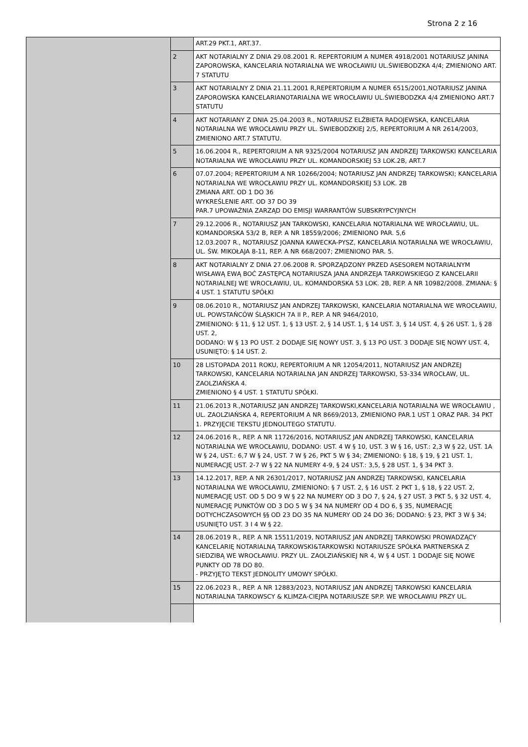Strona 2 z 16
| | | ART.29 PKT.1, ART.37. |
| | 2 | AKT NOTARIALNY Z DNIA 29.08.2001 R. REPERTORIUM A NUMER 4918/2001 NOTARIUSZ JANINA ZAPOROWSKA, KANCELARIA NOTARIALNA WE WROCŁAWIU UL.ŚWIEBODZKA 4/4; ZMIENIONO ART. 7 STATUTU |
| | 3 | AKT NOTARIALNY Z DNIA 21.11.2001 R,REPERTORIUM A NUMER 6515/2001,NOTARIUSZ JANINA ZAPOROWSKA KANCELARIANOTARIALNA WE WROCŁAWIU UL.ŚWIEBODZKA 4/4 ZMIENIONO ART.7 STATUTU |
| | 4 | AKT NOTARIANY Z DNIA 25.04.2003 R., NOTARIUSZ ELŻBIETA RADOJEWSKA, KANCELARIA NOTARIALNA WE WROCŁAWIU PRZY UL. ŚWIEBODZKIEJ 2/5, REPERTORIUM A NR 2614/2003, ZMIENIONO ART.7 STATUTU. |
| | 5 | 16.06.2004 R., REPERTORIUM A NR 9325/2004 NOTARIUSZ JAN ANDRZEJ TARKOWSKI KANCELARIA NOTARIALNA WE WROCŁAWIU PRZY UL. KOMANDORSKIEJ 53 LOK.2B, ART.7 |
| | 6 | 07.07.2004; REPERTORIUM A NR 10266/2004; NOTARIUSZ JAN ANDRZEJ TARKOWSKI; KANCELARIA NOTARIALNA WE WROCŁAWIU PRZY UL. KOMANDORSKIEJ 53 LOK. 2B ZMIANA ART. OD 1 DO 36 WYKREŚLENIE ART. OD 37 DO 39 PAR.7 UPOWAŻNIA ZARZĄD DO EMISJI WARRANTÓW SUBSKRYPCYJNYCH |
| | 7 | 29.12.2006 R., NOTARIUSZ JAN TARKOWSKI, KANCELARIA NOTARIALNA WE WROCŁAWIU, UL. KOMANDORSKA 53/2 B, REP. A NR 18559/2006; ZMIENIONO PAR. 5,6 12.03.2007 R., NOTARIUSZ JOANNA KAWECKA-PYSZ, KANCELARIA NOTARIALNA WE WROCŁAWIU, UL. ŚW. MIKOŁAJA 8-11, REP. A NR 668/2007; ZMIENIONO PAR. 5. |
| | 8 | AKT NOTARIALNY Z DNIA 27.06.2008 R. SPORZĄDZONY PRZED ASESOREM NOTARIALNYM WISŁAWĄ EWĄ BOĆ ZASTĘPCĄ NOTARIUSZA JANA ANDRZEJA TARKOWSKIEGO Z KANCELARII NOTARIALNEJ WE WROCŁAWIU, UL. KOMANDORSKA 53 LOK. 2B, REP. A NR 10982/2008. ZMIANA: § 4 UST. 1 STATUTU SPÓŁKI |
| | 9 | 08.06.2010 R., NOTARIUSZ JAN ANDRZEJ TARKOWSKI, KANCELARIA NOTARIALNA WE WROCŁAWIU, UL. POWSTAŃCÓW ŚLĄSKICH 7A II P., REP. A NR 9464/2010, ZMIENIONO: § 11, § 12 UST. 1, § 13 UST. 2, § 14 UST. 1, § 14 UST. 3, § 14 UST. 4, § 26 UST. 1, § 28 UST. 2, DODANO: W § 13 PO UST. 2 DODAJE SIĘ NOWY UST. 3, § 13 PO UST. 3 DODAJE SIĘ NOWY UST. 4, USUNIĘTO: § 14 UST. 2. |
| | 10 | 28 LISTOPADA 2011 ROKU, REPERTORIUM A NR 12054/2011, NOTARIUSZ JAN ANDRZEJ TARKOWSKI, KANCELARIA NOTARIALNA JAN ANDRZEJ TARKOWSKI, 53-334 WROCŁAW, UL. ZAOLZIAŃSKA 4. ZMIENIONO § 4 UST. 1 STATUTU SPÓŁKI. |
| | 11 | 21.06.2013 R.,NOTARIUSZ JAN ANDRZEJ TARKOWSKI,KANCELARIA NOTARIALNA WE WROCŁAWIU , UL. ZAOLZIAŃSKA 4, REPERTORIUM A NR 8669/2013, ZMIENIONO PAR.1 UST 1 ORAZ PAR. 34 PKT 1. PRZYJĘCIE TEKSTU JEDNOLITEGO STATUTU. |
| | 12 | 24.06.2016 R., REP. A NR 11726/2016, NOTARIUSZ JAN ANDRZEJ TARKOWSKI, KANCELARIA NOTARIALNA WE WROCŁAWIU, DODANO: UST. 4 W § 10, UST. 3 W § 16, UST.: 2,3 W § 22, UST. 1A W § 24, UST.: 6,7 W § 24, UST. 7 W § 26, PKT 5 W § 34; ZMIENIONO: § 18, § 19, § 21 UST. 1, NUMERACJĘ UST. 2-7 W § 22 NA NUMERY 4-9, § 24 UST.: 3,5, § 28 UST. 1, § 34 PKT 3. |
| | 13 | 14.12.2017, REP. A NR 26301/2017, NOTARIUSZ JAN ANDRZEJ TARKOWSKI, KANCELARIA NOTARIALNA WE WROCŁAWIU, ZMIENIONO: § 7 UST. 2, § 16 UST. 2 PKT 1, § 18, § 22 UST. 2, NUMERACJĘ UST. OD 5 DO 9 W § 22 NA NUMERY OD 3 DO 7, § 24, § 27 UST. 3 PKT 5, § 32 UST. 4, NUMERACJĘ PUNKTÓW OD 3 DO 5 W § 34 NA NUMERY OD 4 DO 6, § 35, NUMERACJĘ DOTYCHCZASOWYCH §§ OD 23 DO 35 NA NUMERY OD 24 DO 36; DODANO: § 23, PKT 3 W § 34; USUNIĘTO UST. 3 I 4 W § 22. |
| | 14 | 28.06.2019 R., REP. A NR 15511/2019, NOTARIUSZ JAN ANDRZEJ TARKOWSKI PROWADZĄCY KANCELARIĘ NOTARIALNĄ TARKOWSKI&TARKOWSKI NOTARIUSZE SPÓŁKA PARTNERSKA Z SIEDZIBĄ WE WROCŁAWIU. PRZY UL. ZAOLZIAŃSKIEJ NR 4, W § 4 UST. 1 DODAJE SIĘ NOWE PUNKTY OD 78 DO 80. - PRZYJĘTO TEKST JEDNOLITY UMOWY SPÓŁKI. |
| | 15 | 22.06.2023 R., REP. A NR 12883/2023, NOTARIUSZ JAN ANDRZEJ TARKOWSKI KANCELARIA NOTARIALNA TARKOWSCY & KLIMZA-CIEJPA NOTARIUSZE SP.P. WE WROCŁAWIU PRZY UL. |